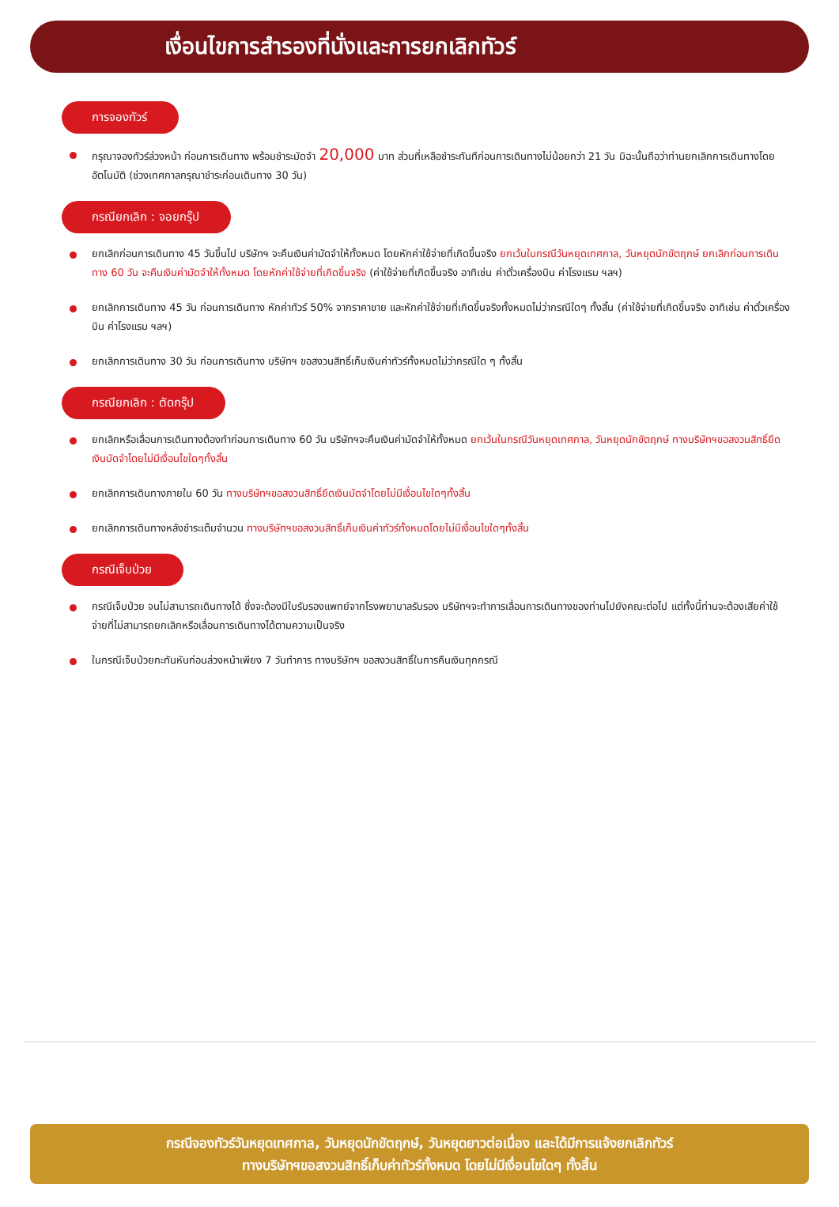เงื่อนไขการสำรองที่นั่งและการยกเลิกทัวร์
การจองทัวร์
กรุณาจองทัวร์ล่วงหน้า ก่อนการเดินทาง พร้อมชำระมัดจำ 20,000 บาท ส่วนที่เหลือชำระทันทีก่อนการเดินทางไม่น้อยกว่า 21 วัน มิฉะนั้นถือว่าท่านยกเลิกการเดินทางโดยอัตโนมัติ (ช่วงเทศกาลกรุณาชำระก่อนเดินทาง 30 วัน)
กรณียกเลิก : จอยกรุ๊ป
ยกเลิกก่อนการเดินทาง 45 วันขึ้นไป บริษัทฯ จะคืนเงินค่ามัดจำให้ทั้งหมด โดยหักค่าใช้จ่ายที่เกิดขึ้นจริง ยกเว้นในกรณีวันหยุดเทศกาล, วันหยุดนักขัตฤกษ์ ยกเลิกก่อนการเดินทาง 60 วัน จะคืนเงินค่ามัดจำให้ทั้งหมด โดยหักค่าใช้จ่ายที่เกิดขึ้นจริง (ค่าใช้จ่ายที่เกิดขึ้นจริง อาทิเช่น ค่าตั๋วเครื่องบิน ค่าโรงแรม ฯลฯ)
ยกเลิกการเดินทาง 45 วัน ก่อนการเดินทาง หักค่าทัวร์ 50% จากราคาขาย และหักค่าใช้จ่ายที่เกิดขึ้นจริงทั้งหมดไม่ว่ากรณีใดๆ ทั้งสิ้น (ค่าใช้จ่ายที่เกิดขึ้นจริง อาทิเช่น ค่าตั๋วเครื่องบิน ค่าโรงแรม ฯลฯ)
ยกเลิกการเดินทาง 30 วัน ก่อนการเดินทาง บริษัทฯ ขอสงวนสิทธิ์เก็บเงินค่าทัวร์ทั้งหมดไม่ว่ากรณีใด ๆ ทั้งสิ้น
กรณียกเลิก : ตัดกรุ๊ป
ยกเลิกหรือเลื่อนการเดินทางต้องทำก่อนการเดินทาง 60 วัน บริษัทฯจะคืนเงินค่ามัดจำให้ทั้งหมด ยกเว้นในกรณีวันหยุดเทศกาล, วันหยุดนักขัตฤกษ์ ทางบริษัทฯขอสงวนสิทธิ์ยึดเงินมัดจำโดยไม่มีเงื่อนไขใดๆทั้งสิ้น
ยกเลิกการเดินทางภายใน 60 วัน ทางบริษัทฯขอสงวนสิทธิ์ยึดเงินมัดจำโดยไม่มีเงื่อนไขใดๆทั้งสิ้น
ยกเลิกการเดินทางหลังชำระเต็มจำนวน ทางบริษัทฯขอสงวนสิทธิ์เก็บเงินค่าทัวร์ทั้งหมดโดยไม่มีเงื่อนไขใดๆทั้งสิ้น
กรณีเจ็บป่วย
กรณีเจ็บป่วย จนไม่สามารถเดินทางได้ ซึ่งจะต้องมีใบรับรองแพทย์จากโรงพยาบาลรับรอง บริษัทฯจะทำการเลื่อนการเดินทางของท่านไปยังคณะต่อไป แต่ทั้งนี้ท่านจะต้องเสียค่าใช้จ่ายที่ไม่สามารถยกเลิกหรือเลื่อนการเดินทางได้ตามความเป็นจริง
ในกรณีเจ็บป่วยกะทันหันก่อนล่วงหน้าเพียง 7 วันทำการ ทางบริษัทฯ ขอสงวนสิทธิ์ในการคืนเงินทุกกรณี
กรณีจองทัวร์วันหยุดเทศกาล, วันหยุดนักขัตฤกษ์, วันหยุดยาวต่อเนื่อง และได้มีการแจ้งยกเลิกทัวร์
ทางบริษัทฯขอสงวนสิทธิ์เก็บค่าทัวร์ทั้งหมด โดยไม่มีเงื่อนไขใดๆ ทั้งสิ้น